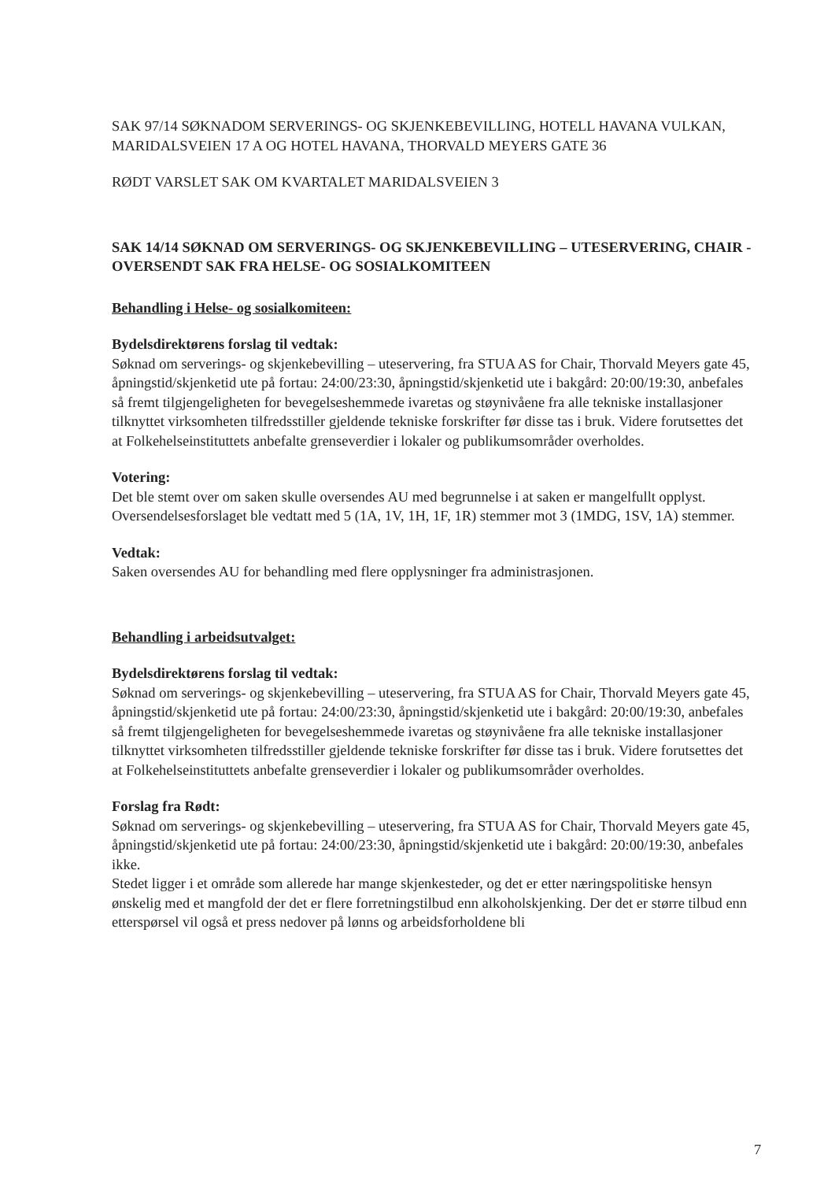SAK 97/14 SØKNADOM SERVERINGS- OG SKJENKEBEVILLING, HOTELL HAVANA VULKAN, MARIDALSVEIEN 17 A OG HOTEL HAVANA, THORVALD MEYERS GATE 36
RØDT VARSLET SAK OM KVARTALET MARIDALSVEIEN 3
SAK 14/14 SØKNAD OM SERVERINGS- OG SKJENKEBEVILLING – UTESERVERING, CHAIR - OVERSENDT SAK FRA HELSE- OG SOSIALKOMITEEN
Behandling i Helse- og sosialkomiteen:
Bydelsdirektørens forslag til vedtak:
Søknad om serverings- og skjenkebevilling – uteservering, fra STUA AS for Chair, Thorvald Meyers gate 45, åpningstid/skjenketid ute på fortau: 24:00/23:30, åpningstid/skjenketid ute i bakgård: 20:00/19:30, anbefales så fremt tilgjengeligheten for bevegelseshemmede ivaretas og støynivåene fra alle tekniske installasjoner tilknyttet virksomheten tilfredsstiller gjeldende tekniske forskrifter før disse tas i bruk. Videre forutsettes det at Folkehelseinstituttets anbefalte grenseverdier i lokaler og publikumsområder overholdes.
Votering:
Det ble stemt over om saken skulle oversendes AU med begrunnelse i at saken er mangelfullt opplyst.
Oversendelsesforslaget ble vedtatt med 5 (1A, 1V, 1H, 1F, 1R) stemmer mot 3 (1MDG, 1SV, 1A) stemmer.
Vedtak:
Saken oversendes AU for behandling med flere opplysninger fra administrasjonen.
Behandling i arbeidsutvalget:
Bydelsdirektørens forslag til vedtak:
Søknad om serverings- og skjenkebevilling – uteservering, fra STUA AS for Chair, Thorvald Meyers gate 45, åpningstid/skjenketid ute på fortau: 24:00/23:30, åpningstid/skjenketid ute i bakgård: 20:00/19:30, anbefales så fremt tilgjengeligheten for bevegelseshemmede ivaretas og støynivåene fra alle tekniske installasjoner tilknyttet virksomheten tilfredsstiller gjeldende tekniske forskrifter før disse tas i bruk. Videre forutsettes det at Folkehelseinstituttets anbefalte grenseverdier i lokaler og publikumsområder overholdes.
Forslag fra Rødt:
Søknad om serverings- og skjenkebevilling – uteservering, fra STUA AS for Chair, Thorvald Meyers gate 45, åpningstid/skjenketid ute på fortau: 24:00/23:30, åpningstid/skjenketid ute i bakgård: 20:00/19:30, anbefales ikke.
Stedet ligger i et område som allerede har mange skjenkesteder, og det er etter næringspolitiske hensyn ønskelig med et mangfold der det er flere forretningstilbud enn alkoholskjenking. Der det er større tilbud enn etterspørsel vil også et press nedover på lønns og arbeidsforholdene bli
7